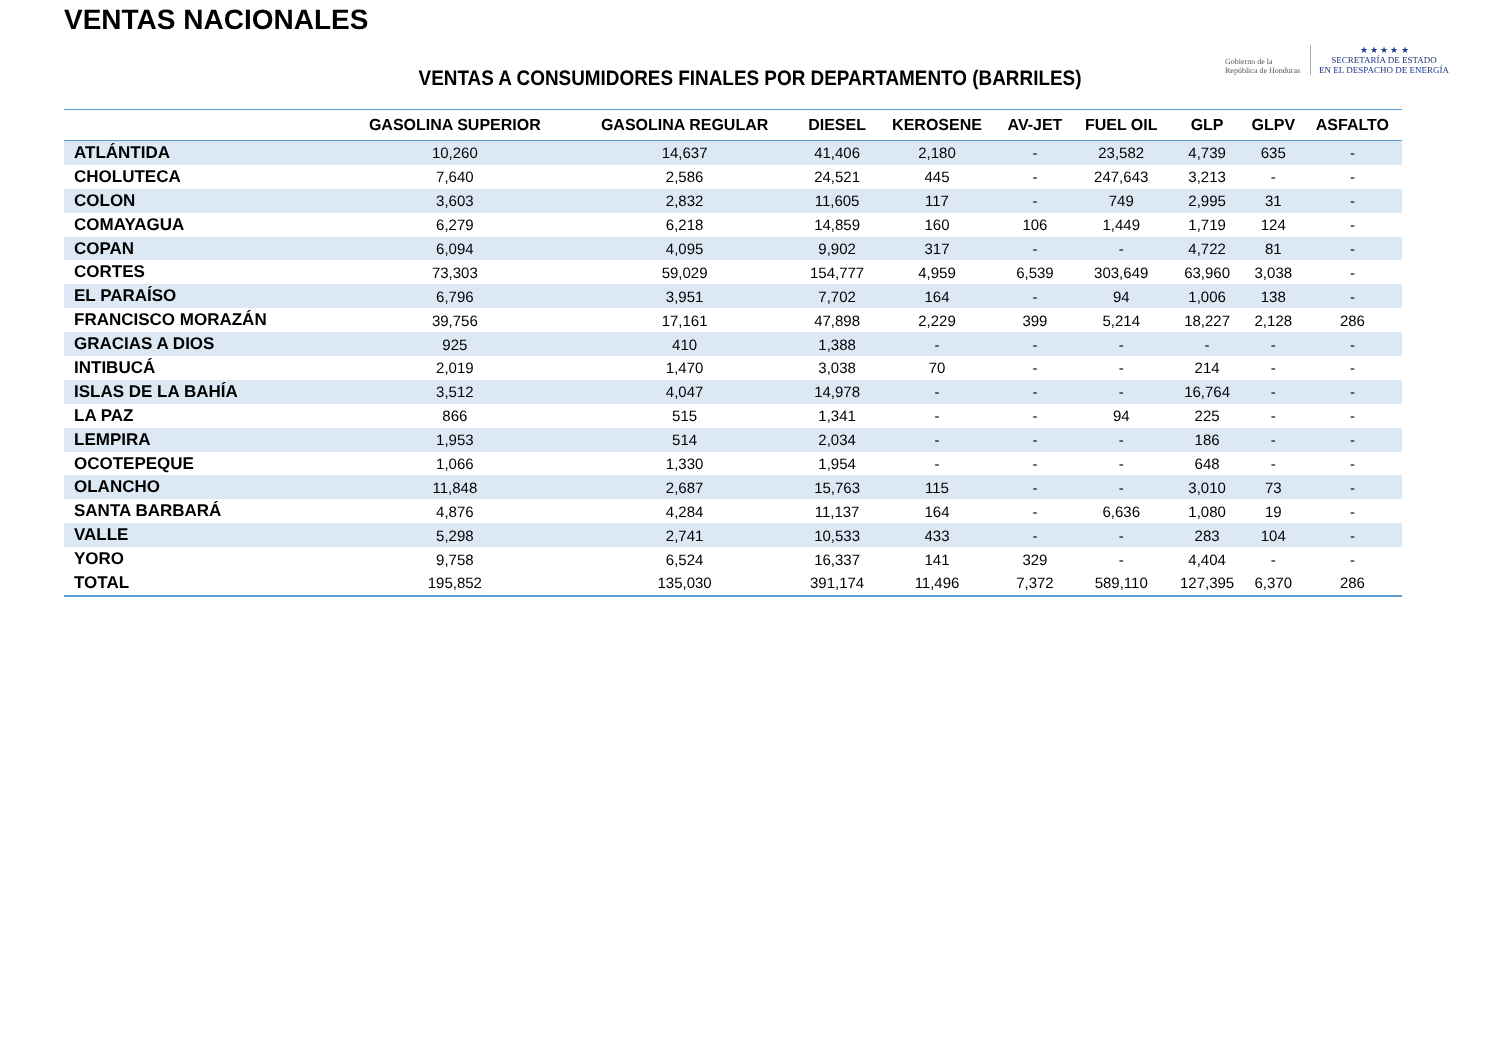VENTAS NACIONALES
Gobierno de la
República de Honduras
★ ★ ★ ★ ★
SECRETARÍA DE ESTADO
EN EL DESPACHO DE ENERGÍA
VENTAS A CONSUMIDORES FINALES POR DEPARTAMENTO (BARRILES)
| | GASOLINA SUPERIOR | GASOLINA REGULAR | DIESEL | KEROSENE | AV-JET | FUEL OIL | GLP | GLPV | ASFALTO |
| --- | --- | --- | --- | --- | --- | --- | --- | --- | --- |
| ATLÁNTIDA | 10,260 | 14,637 | 41,406 | 2,180 | - | 23,582 | 4,739 | 635 | - |
| CHOLUTECA | 7,640 | 2,586 | 24,521 | 445 | - | 247,643 | 3,213 | - | - |
| COLON | 3,603 | 2,832 | 11,605 | 117 | - | 749 | 2,995 | 31 | - |
| COMAYAGUA | 6,279 | 6,218 | 14,859 | 160 | 106 | 1,449 | 1,719 | 124 | - |
| COPAN | 6,094 | 4,095 | 9,902 | 317 | - | - | 4,722 | 81 | - |
| CORTES | 73,303 | 59,029 | 154,777 | 4,959 | 6,539 | 303,649 | 63,960 | 3,038 | - |
| EL PARAÍSO | 6,796 | 3,951 | 7,702 | 164 | - | 94 | 1,006 | 138 | - |
| FRANCISCO MORAZÁN | 39,756 | 17,161 | 47,898 | 2,229 | 399 | 5,214 | 18,227 | 2,128 | 286 |
| GRACIAS A DIOS | 925 | 410 | 1,388 | - | - | - | - | - | - |
| INTIBUCÁ | 2,019 | 1,470 | 3,038 | 70 | - | - | 214 | - | - |
| ISLAS DE LA BAHÍA | 3,512 | 4,047 | 14,978 | - | - | - | 16,764 | - | - |
| LA PAZ | 866 | 515 | 1,341 | - | - | 94 | 225 | - | - |
| LEMPIRA | 1,953 | 514 | 2,034 | - | - | - | 186 | - | - |
| OCOTEPEQUE | 1,066 | 1,330 | 1,954 | - | - | - | 648 | - | - |
| OLANCHO | 11,848 | 2,687 | 15,763 | 115 | - | - | 3,010 | 73 | - |
| SANTA BARBARÁ | 4,876 | 4,284 | 11,137 | 164 | - | 6,636 | 1,080 | 19 | - |
| VALLE | 5,298 | 2,741 | 10,533 | 433 | - | - | 283 | 104 | - |
| YORO | 9,758 | 6,524 | 16,337 | 141 | 329 | - | 4,404 | - | - |
| TOTAL | 195,852 | 135,030 | 391,174 | 11,496 | 7,372 | 589,110 | 127,395 | 6,370 | 286 |